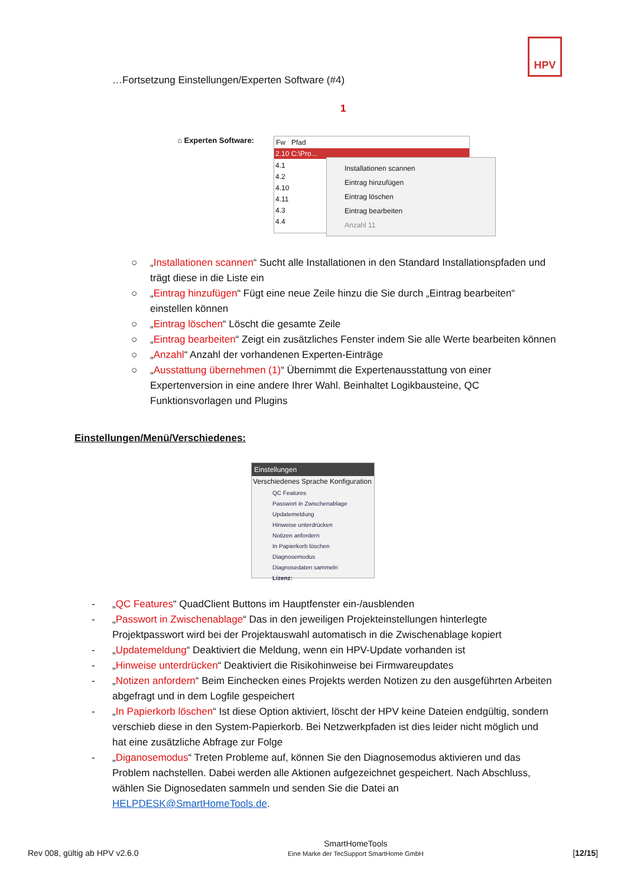HPV
…Fortsetzung Einstellungen/Experten Software (#4)
⌂ Experten Software:
Fw Pfad
2.10 C:\Pro...
4.1
4.2
4.10
4.11
4.3
4.4
Installationen scannen
Eintrag hinzufügen
Eintrag löschen
Eintrag bearbeiten
Anzahl 11
1
○ „Installationen scannen“ Sucht alle Installationen in den Standard Installationspfaden und trägt diese in die Liste ein
○ „Eintrag hinzufügen“ Fügt eine neue Zeile hinzu die Sie durch „Eintrag bearbeiten“ einstellen können
○ „Eintrag löschen“ Löscht die gesamte Zeile
○ „Eintrag bearbeiten“ Zeigt ein zusätzliches Fenster indem Sie alle Werte bearbeiten können
○ „Anzahl“ Anzahl der vorhandenen Experten-Einträge
○ „Ausstattung übernehmen (1)“ Übernimmt die Expertenausstattung von einer Expertenversion in eine andere Ihrer Wahl. Beinhaltet Logikbausteine, QC Funktionsvorlagen und Plugins
Einstellungen/Menü/Verschiedenes:
Einstellungen
Verschiedenes Sprache Konfiguration
QC Features
Passwort in Zwischenablage
Updatemeldung
Hinweise unterdrücken
Notizen anfordern
In Papierkorb löschen
Diagnosemodus
Diagnosedaten sammeln
Lizenz:
- „QC Features“ QuadClient Buttons im Hauptfenster ein-/ausblenden
- „Passwort in Zwischenablage“ Das in den jeweiligen Projekteinstellungen hinterlegte Projektpasswort wird bei der Projektauswahl automatisch in die Zwischenablage kopiert
- „Updatemeldung“ Deaktiviert die Meldung, wenn ein HPV-Update vorhanden ist
- „Hinweise unterdrücken“ Deaktiviert die Risikohinweise bei Firmwareupdates
- „Notizen anfordern“ Beim Einchecken eines Projekts werden Notizen zu den ausgeführten Arbeiten abgefragt und in dem Logfile gespeichert
- „In Papierkorb löschen“ Ist diese Option aktiviert, löscht der HPV keine Dateien endgültig, sondern verschieb diese in den System-Papierkorb. Bei Netzwerkpfaden ist dies leider nicht möglich und hat eine zusätzliche Abfrage zur Folge
- „Diganosemodus“ Treten Probleme auf, können Sie den Diagnosemodus aktivieren und das Problem nachstellen. Dabei werden alle Aktionen aufgezeichnet gespeichert. Nach Abschluss, wählen Sie Dignosedaten sammeln und senden Sie die Datei an HELPDESK@SmartHomeTools.de.
Rev 008, gültig ab HPV v2.6.0 SmartHomeTools
Eine Marke der TecSupport SmartHome GmbH [12/15]